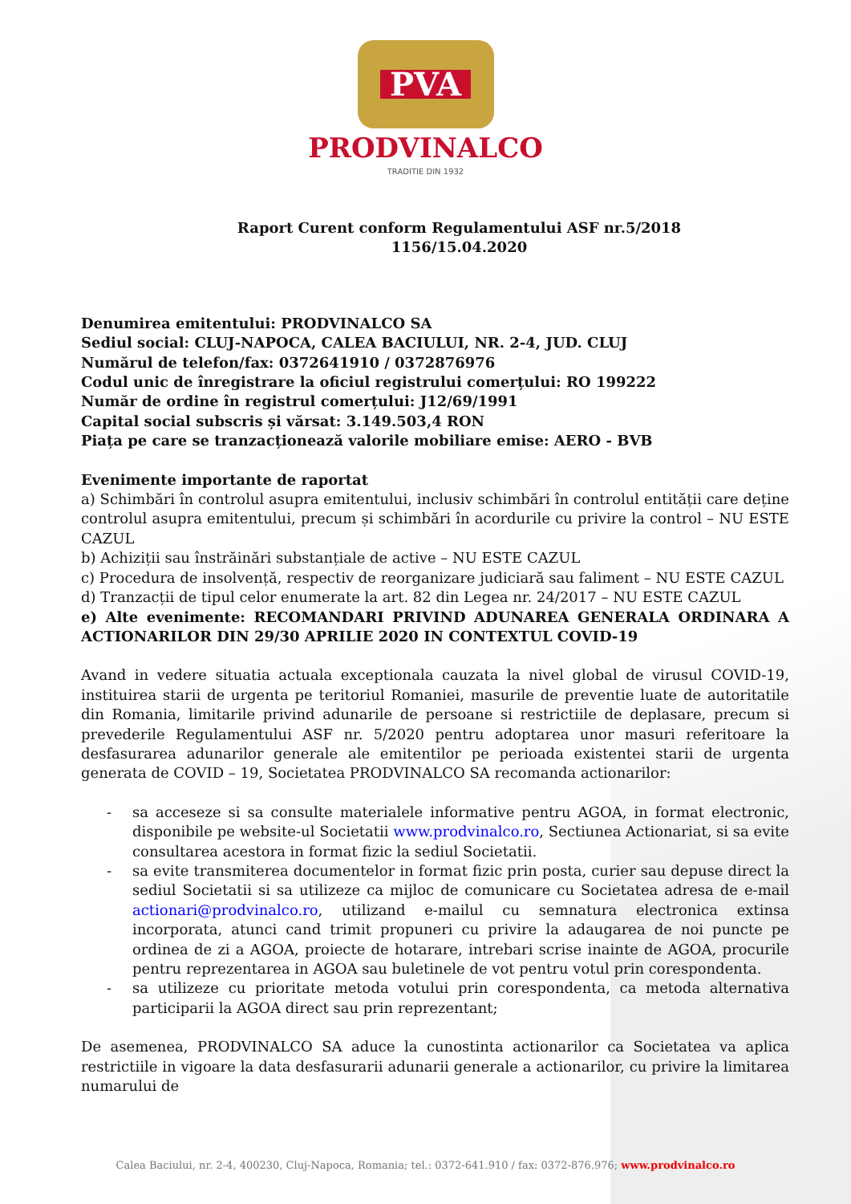PVA
PRODVINALCO
TRADITIE DIN 1932
Raport Curent conform Regulamentului ASF nr.5/2018
1156/15.04.2020
Denumirea emitentului: PRODVINALCO SA
Sediul social: CLUJ-NAPOCA, CALEA BACIULUI, NR. 2-4, JUD. CLUJ
Numărul de telefon/fax: 0372641910 / 0372876976
Codul unic de înregistrare la oficiul registrului comerțului: RO 199222
Număr de ordine în registrul comerțului: J12/69/1991
Capital social subscris și vărsat: 3.149.503,4 RON
Piața pe care se tranzacționează valorile mobiliare emise: AERO - BVB
Evenimente importante de raportat
a) Schimbări în controlul asupra emitentului, inclusiv schimbări în controlul entității care deține controlul asupra emitentului, precum și schimbări în acordurile cu privire la control – NU ESTE CAZUL
b) Achiziții sau înstrăinări substanțiale de active – NU ESTE CAZUL
c) Procedura de insolvență, respectiv de reorganizare judiciară sau faliment – NU ESTE CAZUL
d) Tranzacții de tipul celor enumerate la art. 82 din Legea nr. 24/2017 – NU ESTE CAZUL
e) Alte evenimente: RECOMANDARI PRIVIND ADUNAREA GENERALA ORDINARA A ACTIONARILOR DIN 29/30 APRILIE 2020 IN CONTEXTUL COVID-19
Avand in vedere situatia actuala exceptionala cauzata la nivel global de virusul COVID-19, instituirea starii de urgenta pe teritoriul Romaniei, masurile de preventie luate de autoritatile din Romania, limitarile privind adunarile de persoane si restrictiile de deplasare, precum si prevederile Regulamentului ASF nr. 5/2020 pentru adoptarea unor masuri referitoare la desfasurarea adunarilor generale ale emitentilor pe perioada existentei starii de urgenta generata de COVID – 19, Societatea PRODVINALCO SA recomanda actionarilor:
- sa acceseze si sa consulte materialele informative pentru AGOA, in format electronic, disponibile pe website-ul Societatii www.prodvinalco.ro, Sectiunea Actionariat, si sa evite consultarea acestora in format fizic la sediul Societatii.
- sa evite transmiterea documentelor in format fizic prin posta, curier sau depuse direct la sediul Societatii si sa utilizeze ca mijloc de comunicare cu Societatea adresa de e-mail actionari@prodvinalco.ro, utilizand e-mailul cu semnatura electronica extinsa incorporata, atunci cand trimit propuneri cu privire la adaugarea de noi puncte pe ordinea de zi a AGOA, proiecte de hotarare, intrebari scrise inainte de AGOA, procurile pentru reprezentarea in AGOA sau buletinele de vot pentru votul prin corespondenta.
- sa utilizeze cu prioritate metoda votului prin corespondenta, ca metoda alternativa participarii la AGOA direct sau prin reprezentant;
De asemenea, PRODVINALCO SA aduce la cunostinta actionarilor ca Societatea va aplica restrictiile in vigoare la data desfasurarii adunarii generale a actionarilor, cu privire la limitarea numarului de
Calea Baciului, nr. 2-4, 400230, Cluj-Napoca, Romania; tel.: 0372-641.910 / fax: 0372-876.976; www.prodvinalco.ro